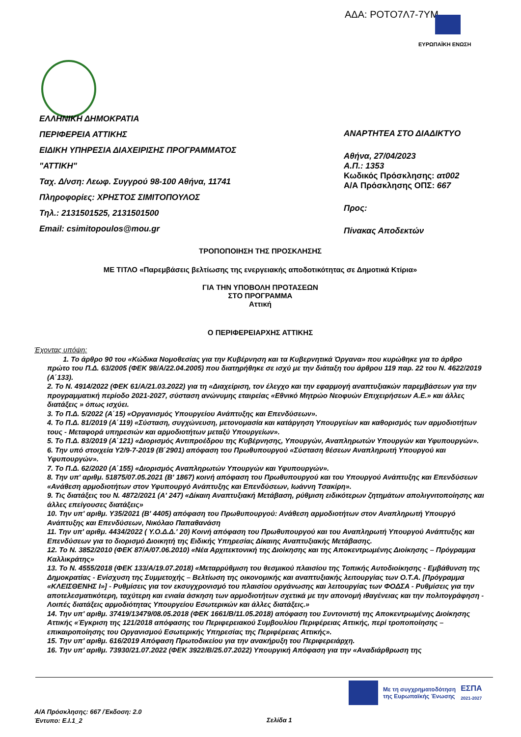ΑΔΑ: ΡΟΤΟ7Λ7-7ΥΜ
ΕΥΡΩΠΑΪΚΗ ΕΝΩΣΗ
ΕΛΛΗΝΙΚΗ ΔΗΜΟΚΡΑΤΙΑ
ΠΕΡΙΦΕΡΕΙΑ ΑΤΤΙΚΗΣ
ΕΙΔΙΚΗ ΥΠΗΡΕΣΙΑ ΔΙΑΧΕΙΡΙΣΗΣ ΠΡΟΓΡΑΜΜΑΤΟΣ
"ΑΤΤΙΚΗ"
Ταχ. Δ/νση: Λεωφ. Συγγρού 98-100 Αθήνα, 11741
Πληροφορίες: ΧΡΗΣΤΟΣ ΣΙΜΙΤΟΠΟΥΛΟΣ
Τηλ.: 2131501525, 2131501500
Email: csimitopoulos@mou.gr
ΑΝΑΡΤΗΤΕΑ ΣΤΟ ΔΙΑΔΙΚΤΥΟ
Αθήνα, 27/04/2023
Α.Π.: 1353
Κωδικός Πρόσκλησης: ατ002
Α/Α Πρόσκλησης ΟΠΣ: 667
Προς:
Πίνακας Αποδεκτών
ΤΡΟΠΟΠΟΙΗΣΗ ΤΗΣ ΠΡΟΣΚΛΗΣΗΣ
ΜΕ ΤΙΤΛΟ «Παρεμβάσεις βελτίωσης της ενεργειακής αποδοτικότητας σε Δημοτικά Κτίρια»
ΓΙΑ ΤΗΝ ΥΠΟΒΟΛΗ ΠΡΟΤΑΣΕΩΝ
ΣΤΟ ΠΡΟΓΡΑΜΜΑ
Αττική
Ο ΠΕΡΙΦΕΡΕΙΑΡΧΗΣ ΑΤΤΙΚΗΣ
Έχοντας υπόψη:
1. Το άρθρο 90 του «Κώδικα Νομοθεσίας για την Κυβέρνηση και τα Κυβερνητικά Όργανα» που κυρώθηκε για το άρθρο πρώτο του Π.Δ. 63/2005 (ΦΕΚ 98/Α/22.04.2005) που διατηρήθηκε σε ισχύ με την διάταξη του άρθρου 119 παρ. 22 του Ν. 4622/2019 (Α΄133).
2. Το Ν. 4914/2022 (ΦΕΚ 61/Α/21.03.2022) για τη «Διαχείριση, τον έλεγχο και την εφαρμογή αναπτυξιακών παρεμβάσεων για την προγραμματική περίοδο 2021-2027, σύσταση ανώνυμης εταιρείας «Εθνικό Μητρώο Νεοφυών Επιχειρήσεων Α.Ε.» και άλλες διατάξεις » όπως ισχύει.
3. Το Π.Δ. 5/2022 (Α΄15) «Οργανισμός Υπουργείου Ανάπτυξης και Επενδύσεων».
4. Το Π.Δ. 81/2019 (Α΄119) «Σύσταση, συγχώνευση, μετονομασία και κατάργηση Υπουργείων και καθορισμός των αρμοδιοτήτων τους - Μεταφορά υπηρεσιών και αρμοδιοτήτων μεταξύ Υπουργείων».
5. Το Π.Δ. 83/2019 (Α΄121) «Διορισμός Αντιπροέδρου της Κυβέρνησης, Υπουργών, Αναπληρωτών Υπουργών και Υφυπουργών».
6. Την υπό στοιχεία Υ2/9-7-2019 (Β΄2901) απόφαση του Πρωθυπουργού «Σύσταση θέσεων Αναπληρωτή Υπουργού και Υφυπουργών».
7. Το Π.Δ. 62/2020 (Α΄155) «Διορισμός Αναπληρωτών Υπουργών και Υφυπουργών».
8. Την υπ' αριθμ. 51875/07.05.2021 (Β' 1867) κοινή απόφαση του Πρωθυπουργού και του Υπουργού Ανάπτυξης και Επενδύσεων «Ανάθεση αρμοδιοτήτων στον Υφυπουργό Ανάπτυξης και Επενδύσεων, Ιωάννη Τσακίρη».
9. Τις διατάξεις του Ν. 4872/2021 (Α' 247) «Δίκαιη Αναπτυξιακή Μετάβαση, ρύθμιση ειδικότερων ζητημάτων απολιγνιτοποίησης και άλλες επείγουσες διατάξεις»
10. Την υπ' αριθμ. Υ35/2021 (Β' 4405) απόφαση του Πρωθυπουργού: Ανάθεση αρμοδιοτήτων στον Αναπληρωτή Υπουργό Ανάπτυξης και Επενδύσεων, Νικόλαο Παπαθανάση
11. Την υπ' αριθμ. 4434/2022 ( Υ.Ο.Δ.Δ.' 20) Κοινή απόφαση του Πρωθυπουργού και του Αναπληρωτή Υπουργού Ανάπτυξης και Επενδύσεων για το διορισμό Διοικητή της Ειδικής Υπηρεσίας Δίκαιης Αναπτυξιακής Μετάβασης.
12. Το Ν. 3852/2010 (ΦΕΚ 87/Α/07.06.2010) «Νέα Αρχιτεκτονική της Διοίκησης και της Αποκεντρωμένης Διοίκησης – Πρόγραμμα Καλλικράτης»
13. Το Ν. 4555/2018 (ΦΕΚ 133/Α/19.07.2018) «Μεταρρύθμιση του θεσμικού πλαισίου της Τοπικής Αυτοδιοίκησης - Εμβάθυνση της Δημοκρατίας - Ενίσχυση της Συμμετοχής – Βελτίωση της οικονομικής και αναπτυξιακής λειτουργίας των Ο.Τ.Α. [Πρόγραμμα «ΚΛΕΙΣΘΕΝΗΣ Ι»] - Ρυθμίσεις για τον εκσυγχρονισμό του πλαισίου οργάνωσης και λειτουργίας των ΦΟΔΣΑ - Ρυθμίσεις για την αποτελεσματικότερη, ταχύτερη και ενιαία άσκηση των αρμοδιοτήτων σχετικά με την απονομή ιθαγένειας και την πολιτογράφηση - Λοιπές διατάξεις αρμοδιότητας Υπουργείου Εσωτερικών και άλλες διατάξεις.»
14. Την υπ' αριθμ. 37419/13479/08.05.2018 (ΦΕΚ 1661/Β/11.05.2018) απόφαση του Συντονιστή της Αποκεντρωμένης Διοίκησης Αττικής «Έγκριση της 121/2018 απόφασης του Περιφερειακού Συμβουλίου Περιφέρειας Αττικής, περί τροποποίησης – επικαιροποίησης του Οργανισμού Εσωτερικής Υπηρεσίας της Περιφέρειας Αττικής».
15. Την υπ' αριθμ. 616/2019 Απόφαση Πρωτοδικείου για την ανακήρυξη του Περιφερειάρχη.
16. Την υπ' αριθμ. 73930/21.07.2022 (ΦΕΚ 3922/Β/25.07.2022) Υπουργική Απόφαση για την «Αναδιάρθρωση της
Με τη συγχρηματοδότηση
της Ευρωπαϊκής Ένωσης
ΕΣΠΑ
2021-2027
Α/Α Πρόσκλησης: 667 /Έκδοση: 2.0
Έντυπο: Ε.Ι.1_2
Σελίδα 1